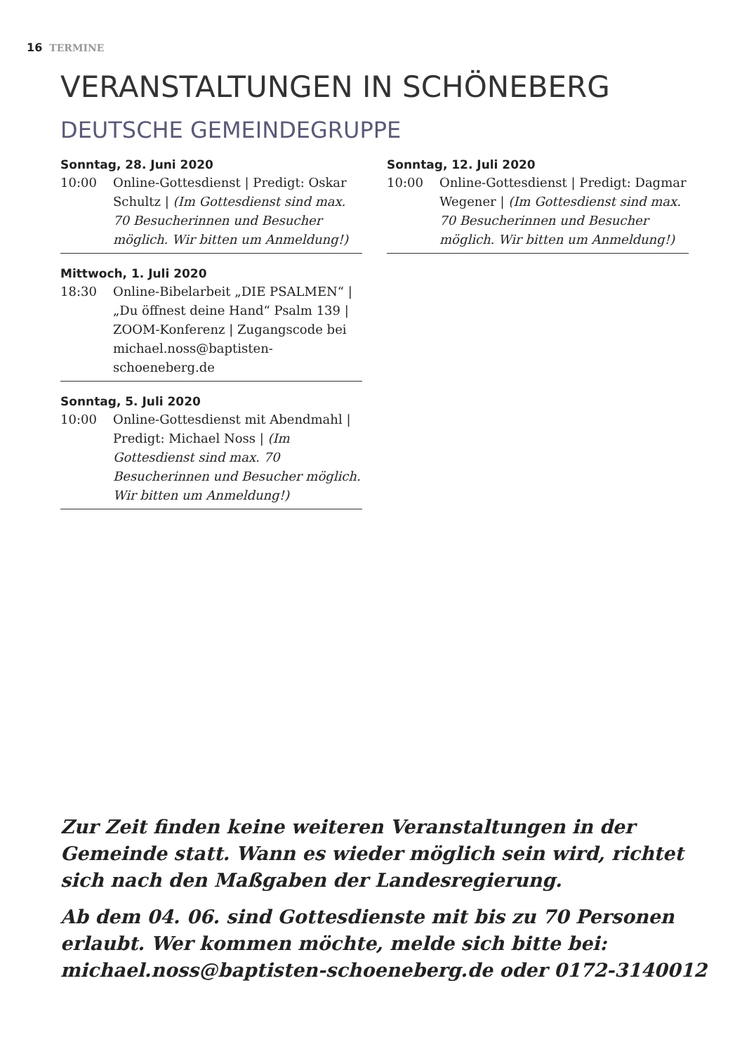16 TERMINE
VERANSTALTUNGEN IN SCHÖNEBERG
DEUTSCHE GEMEINDEGRUPPE
Sonntag, 28. Juni 2020
10:00 Online-Gottesdienst | Predigt: Oskar Schultz | (Im Gottesdienst sind max. 70 Besucherinnen und Besucher möglich. Wir bitten um Anmeldung!)
Mittwoch, 1. Juli 2020
18:30 Online-Bibelarbeit „DIE PSALMEN“ | „Du öffnest deine Hand“ Psalm 139 | ZOOM-Konferenz | Zugangscode bei michael.noss@baptisten-schoeneberg.de
Sonntag, 5. Juli 2020
10:00 Online-Gottesdienst mit Abendmahl | Predigt: Michael Noss | (Im Gottesdienst sind max. 70 Besucherinnen und Besucher möglich. Wir bitten um Anmeldung!)
Sonntag, 12. Juli 2020
10:00 Online-Gottesdienst | Predigt: Dagmar Wegener | (Im Gottesdienst sind max. 70 Besucherinnen und Besucher möglich. Wir bitten um Anmeldung!)
Zur Zeit finden keine weiteren Veranstaltungen in der Gemeinde statt. Wann es wieder möglich sein wird, richtet sich nach den Maßgaben der Landesregierung.
Ab dem 04. 06. sind Gottesdienste mit bis zu 70 Personen erlaubt. Wer kommen möchte, melde sich bitte bei: michael.noss@baptisten-schoeneberg.de oder 0172-3140012